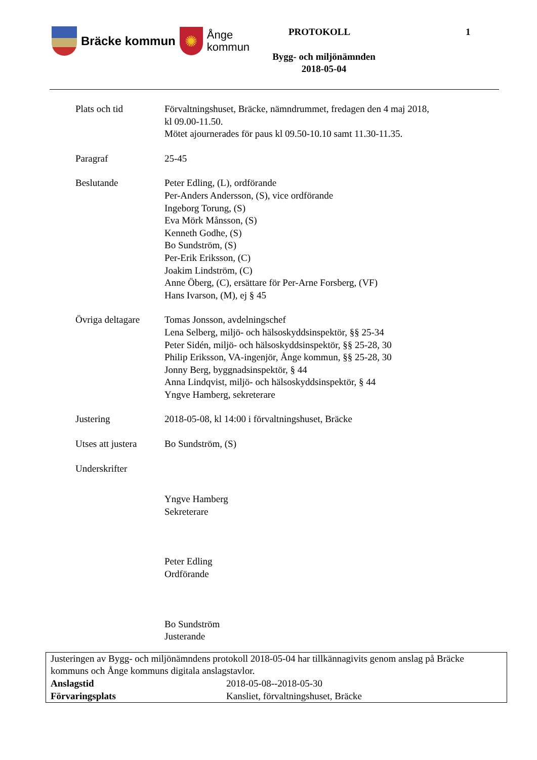Bräcke kommun
✺
Ånge
kommun
PROTOKOLL 1
Bygg- och miljönämnden
2018-05-04
Plats och tid Förvaltningshuset, Bräcke, nämndrummet, fredagen den 4 maj 2018,
kl 09.00-11.50.
Mötet ajournerades för paus kl 09.50-10.10 samt 11.30-11.35.
Paragraf 25-45
Beslutande Peter Edling, (L), ordförande
Per-Anders Andersson, (S), vice ordförande
Ingeborg Torung, (S)
Eva Mörk Månsson, (S)
Kenneth Godhe, (S)
Bo Sundström, (S)
Per-Erik Eriksson, (C)
Joakim Lindström, (C)
Anne Öberg, (C), ersättare för Per-Arne Forsberg, (VF)
Hans Ivarson, (M), ej § 45
Övriga deltagare
Tomas Jonsson, avdelningschef
Lena Selberg, miljö- och hälsoskyddsinspektör, §§ 25-34
Peter Sidén, miljö- och hälsoskyddsinspektör, §§ 25-28, 30
Philip Eriksson, VA-ingenjör, Ånge kommun, §§ 25-28, 30
Jonny Berg, byggnadsinspektör, § 44
Anna Lindqvist, miljö- och hälsoskyddsinspektör, § 44
Yngve Hamberg, sekreterare
Justering 2018-05-08, kl 14:00 i förvaltningshuset, Bräcke
Utses att justera
Bo Sundström, (S)
Underskrifter
Yngve Hamberg
Sekreterare
Peter Edling
Ordförande
Bo Sundström
Justerande
Justeringen av Bygg- och miljönämndens protokoll 2018-05-04 har tillkännagivits genom anslag på Bräcke kommuns och Ånge kommuns digitala anslagstavlor.
Anslagstid 2018-05-08--2018-05-30
Förvaringsplats Kansliet, förvaltningshuset, Bräcke